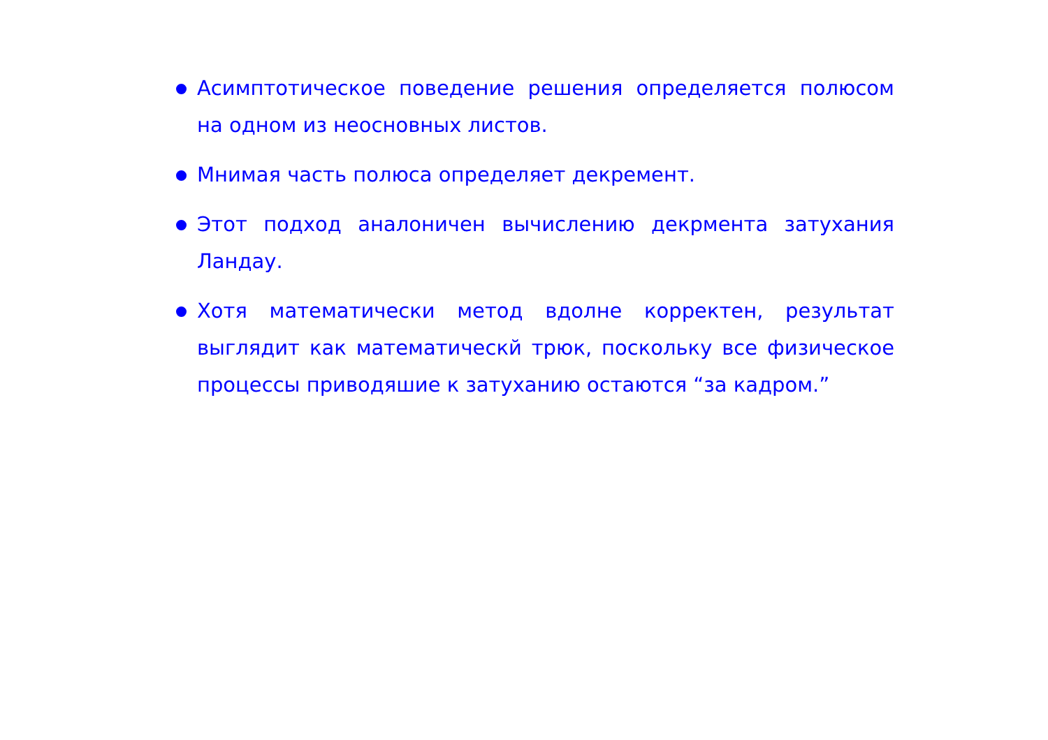Асимптотическое поведение решения определяется полюсом на одном из неосновных листов.
Мнимая часть полюса определяет декремент.
Этот подход аналоничен вычислению декрмента затухания Ландау.
Хотя математически метод вдолне корректен, результат выглядит как математическй трюк, поскольку все физическое процессы приводяшие к затуханию остаются “за кадром.”